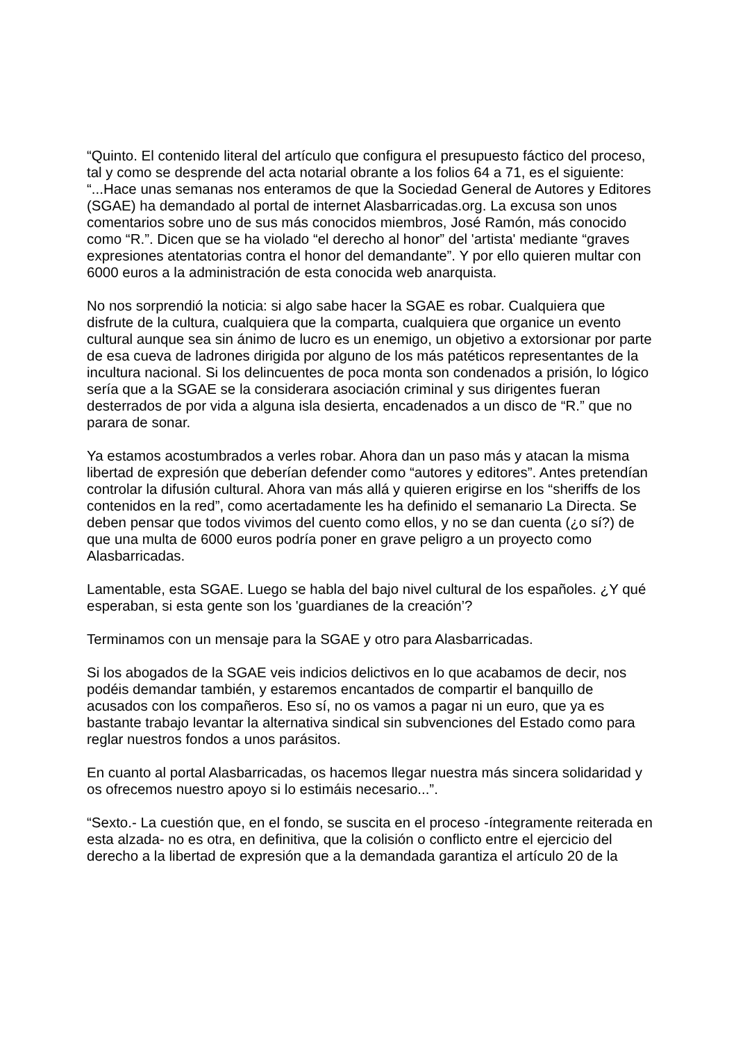“Quinto. El contenido literal del artículo que configura el presupuesto fáctico del proceso, tal y como se desprende del acta notarial obrante a los folios 64 a 71, es el siguiente: “...Hace unas semanas nos enteramos de que la Sociedad General de Autores y Editores (SGAE) ha demandado al portal de internet Alasbarricadas.org. La excusa son unos comentarios sobre uno de sus más conocidos miembros, José Ramón, más conocido como “R.”. Dicen que se ha violado “el derecho al honor” del 'artista' mediante “graves expresiones atentatorias contra el honor del demandante”. Y por ello quieren multar con 6000 euros a la administración de esta conocida web anarquista.
No nos sorprendió la noticia: si algo sabe hacer la SGAE es robar. Cualquiera que disfrute de la cultura, cualquiera que la comparta, cualquiera que organice un evento cultural aunque sea sin ánimo de lucro es un enemigo, un objetivo a extorsionar por parte de esa cueva de ladrones dirigida por alguno de los más patéticos representantes de la incultura nacional. Si los delincuentes de poca monta son condenados a prisión, lo lógico sería que a la SGAE se la considerara asociación criminal y sus dirigentes fueran desterrados de por vida a alguna isla desierta, encadenados a un disco de “R.” que no parara de sonar.
Ya estamos acostumbrados a verles robar. Ahora dan un paso más y atacan la misma libertad de expresión que deberían defender como “autores y editores”. Antes pretendían controlar la difusión cultural. Ahora van más allá y quieren erigirse en los “sheriffs de los contenidos en la red”, como acertadamente les ha definido el semanario La Directa. Se deben pensar que todos vivimos del cuento como ellos, y no se dan cuenta (¿o sí?) de que una multa de 6000 euros podría poner en grave peligro a un proyecto como Alasbarricadas.
Lamentable, esta SGAE. Luego se habla del bajo nivel cultural de los españoles. ¿Y qué esperaban, si esta gente son los 'guardianes de la creación’?
Terminamos con un mensaje para la SGAE y otro para Alasbarricadas.
Si los abogados de la SGAE veis indicios delictivos en lo que acabamos de decir, nos podéis demandar también, y estaremos encantados de compartir el banquillo de acusados con los compañeros. Eso sí, no os vamos a pagar ni un euro, que ya es bastante trabajo levantar la alternativa sindical sin subvenciones del Estado como para reglar nuestros fondos a unos parásitos.
En cuanto al portal Alasbarricadas, os hacemos llegar nuestra más sincera solidaridad y os ofrecemos nuestro apoyo si lo estimáis necesario...”.
“Sexto.- La cuestión que, en el fondo, se suscita en el proceso -íntegramente reiterada en esta alzada- no es otra, en definitiva, que la colisión o conflicto entre el ejercicio del derecho a la libertad de expresión que a la demandada garantiza el artículo 20 de la